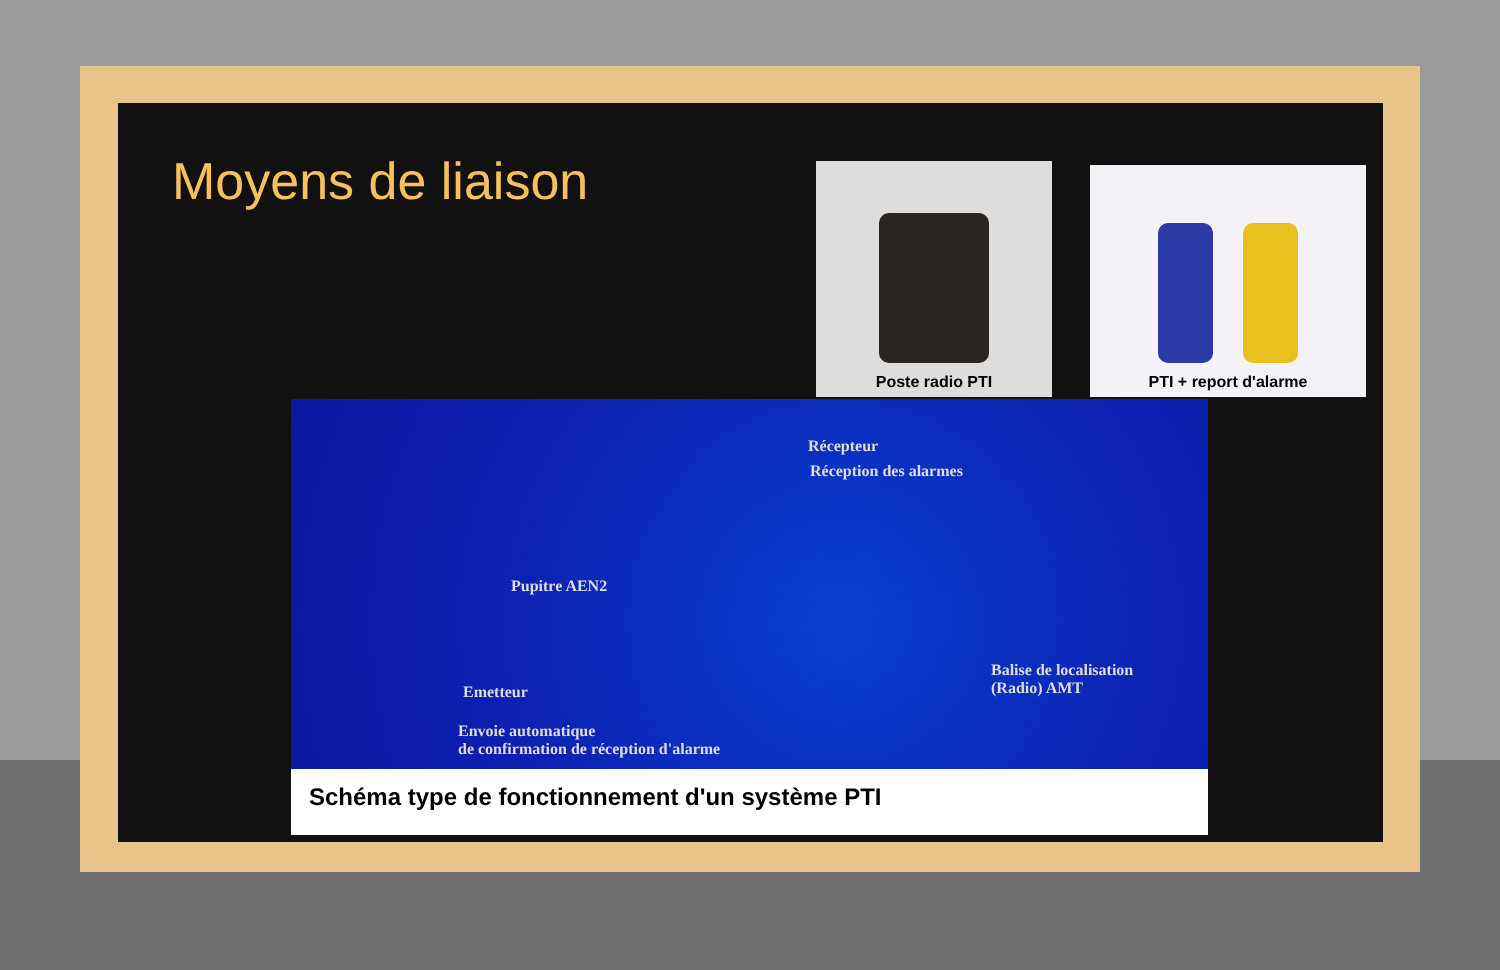Moyens de liaison Poste radio PTI PTI + report d'alarme
Récepteur
Réception des alarmes
Pupitre AEN2
Emetteur
Balise de localisation
(Radio) AMT
Envoie automatique
de confirmation de réception d'alarme
Schéma type de fonctionnement d'un système PTI